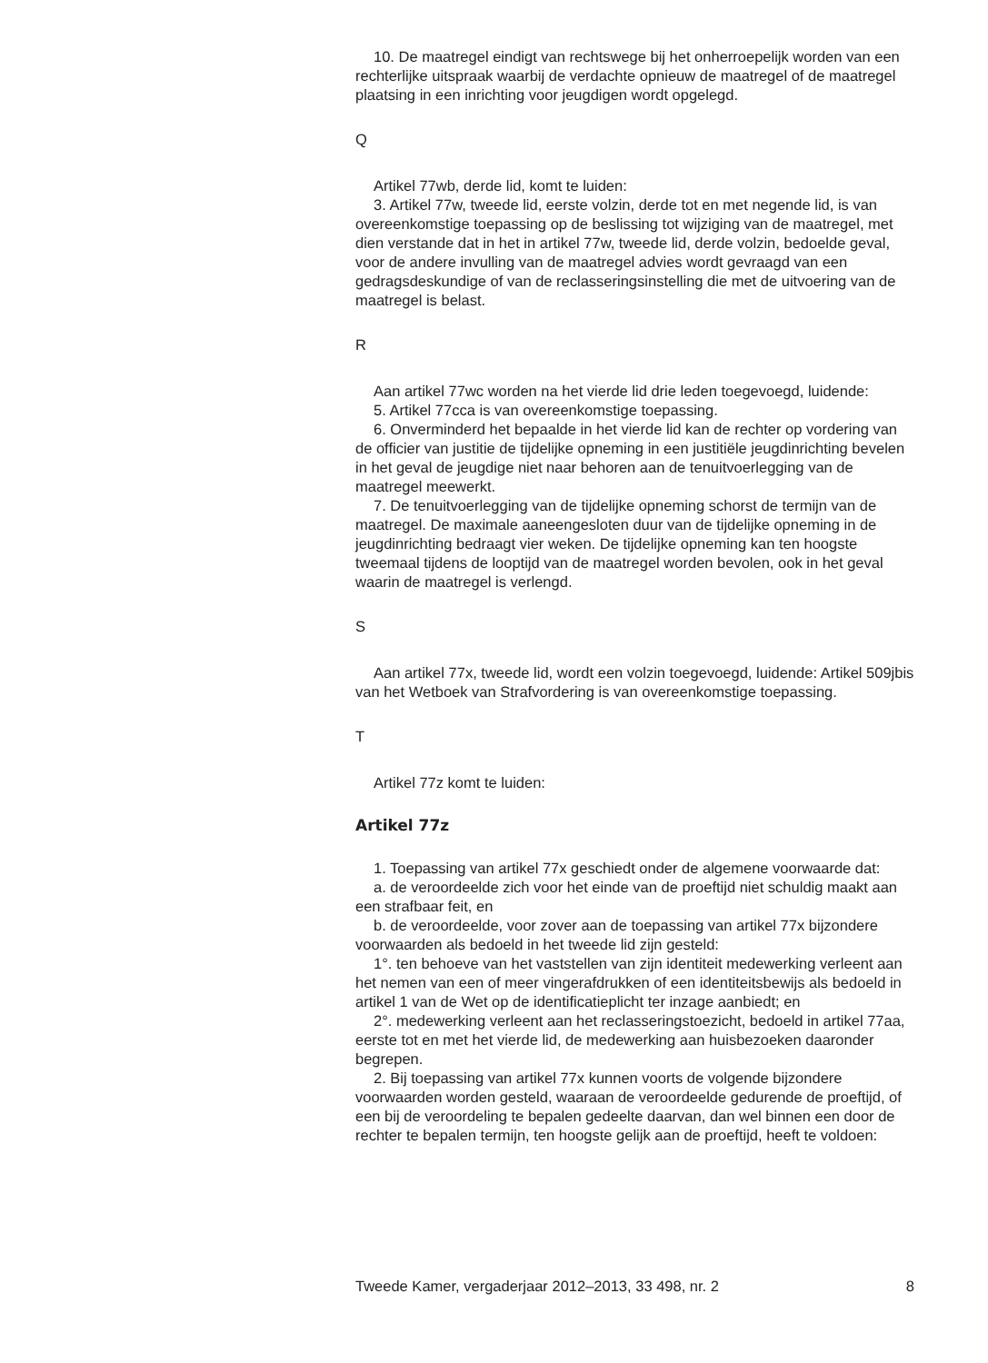10. De maatregel eindigt van rechtswege bij het onherroepelijk worden van een rechterlijke uitspraak waarbij de verdachte opnieuw de maatregel of de maatregel plaatsing in een inrichting voor jeugdigen wordt opgelegd.
Q
Artikel 77wb, derde lid, komt te luiden:
3. Artikel 77w, tweede lid, eerste volzin, derde tot en met negende lid, is van overeenkomstige toepassing op de beslissing tot wijziging van de maatregel, met dien verstande dat in het in artikel 77w, tweede lid, derde volzin, bedoelde geval, voor de andere invulling van de maatregel advies wordt gevraagd van een gedragsdeskundige of van de reclasseringsinstelling die met de uitvoering van de maatregel is belast.
R
Aan artikel 77wc worden na het vierde lid drie leden toegevoegd, luidende:
5. Artikel 77cca is van overeenkomstige toepassing.
6. Onverminderd het bepaalde in het vierde lid kan de rechter op vordering van de officier van justitie de tijdelijke opneming in een justitiële jeugdinrichting bevelen in het geval de jeugdige niet naar behoren aan de tenuitvoerlegging van de maatregel meewerkt.
7. De tenuitvoerlegging van de tijdelijke opneming schorst de termijn van de maatregel. De maximale aaneengesloten duur van de tijdelijke opneming in de jeugdinrichting bedraagt vier weken. De tijdelijke opneming kan ten hoogste tweemaal tijdens de looptijd van de maatregel worden bevolen, ook in het geval waarin de maatregel is verlengd.
S
Aan artikel 77x, tweede lid, wordt een volzin toegevoegd, luidende: Artikel 509jbis van het Wetboek van Strafvordering is van overeenkomstige toepassing.
T
Artikel 77z komt te luiden:
Artikel 77z
1. Toepassing van artikel 77x geschiedt onder de algemene voorwaarde dat:
a. de veroordeelde zich voor het einde van de proeftijd niet schuldig maakt aan een strafbaar feit, en
b. de veroordeelde, voor zover aan de toepassing van artikel 77x bijzondere voorwaarden als bedoeld in het tweede lid zijn gesteld:
1°. ten behoeve van het vaststellen van zijn identiteit medewerking verleent aan het nemen van een of meer vingerafdrukken of een identiteitsbewijs als bedoeld in artikel 1 van de Wet op de identificatieplicht ter inzage aanbiedt; en
2°. medewerking verleent aan het reclasseringstoezicht, bedoeld in artikel 77aa, eerste tot en met het vierde lid, de medewerking aan huisbezoeken daaronder begrepen.
2. Bij toepassing van artikel 77x kunnen voorts de volgende bijzondere voorwaarden worden gesteld, waaraan de veroordeelde gedurende de proeftijd, of een bij de veroordeling te bepalen gedeelte daarvan, dan wel binnen een door de rechter te bepalen termijn, ten hoogste gelijk aan de proeftijd, heeft te voldoen:
Tweede Kamer, vergaderjaar 2012–2013, 33 498, nr. 2 8